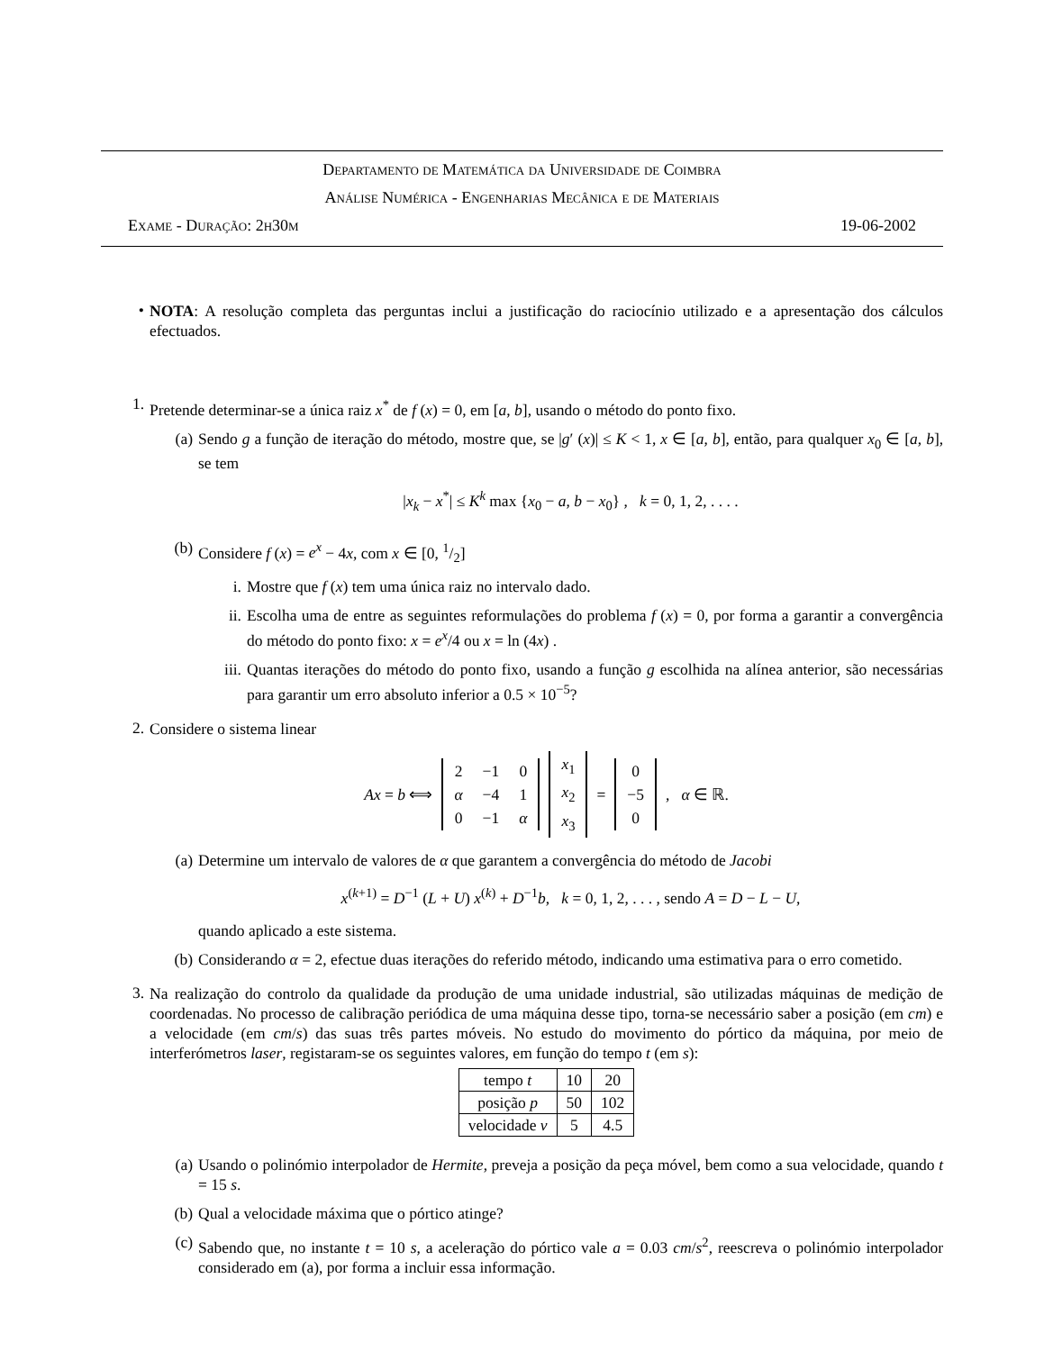Departamento de Matemática da Universidade de Coimbra
Análise Numérica - Engenharias Mecânica e de Materiais
Exame - Duração: 2h30m 19-06-2002
•
NOTA: A resolução completa das perguntas inclui a justificação do raciocínio utilizado e a apresentação dos cálculos efectuados.
1.
Pretende determinar-se a única raiz x<sup>*</sup> de f (x) = 0, em [a, b], usando o método do ponto fixo.
(a)
Sendo g a função de iteração do método, mostre que, se |g′ (x)| ≤ K < 1, x ∈ [a, b], então, para qualquer x<sub>0</sub> ∈ [a, b], se tem
|x<sub>k</sub> − x<sup>*</sup>| ≤ K<sup>k</sup> max {x<sub>0</sub> − a, b − x<sub>0</sub>} , k = 0, 1, 2, . . . .
(b)
Considere f (x) = e<sup>x</sup> − 4x, com x ∈ [0, 1/2]
i.
Mostre que f (x) tem uma única raiz no intervalo dado.
ii.
Escolha uma de entre as seguintes reformulações do problema f (x) = 0, por forma a garantir a convergência do método do ponto fixo: x = e<sup>x</sup>/4 ou x = ln (4x) .
iii.
Quantas iterações do método do ponto fixo, usando a função g escolhida na alínea anterior, são necessárias para garantir um erro absoluto inferior a 0.5 × 10<sup>−5</sup>?
2.
Considere o sistema linear
Ax = b ⟺
| 2 | −1 | 0 |
| α | −4 | 1 |
| 0 | −1 | α |
| x<sub>1</sub> |
| x<sub>2</sub> |
| x<sub>3</sub> |
=
| 0 |
| −5 |
| 0 |
, α ∈ ℝ.
(a)
Determine um intervalo de valores de α que garantem a convergência do método de Jacobi
x<sup>(k+1)</sup> = D<sup>−1</sup> (L + U) x<sup>(k)</sup> + D<sup>−1</sup>b, k = 0, 1, 2, . . . , sendo A = D − L − U,
quando aplicado a este sistema.
(b)
Considerando α = 2, efectue duas iterações do referido método, indicando uma estimativa para o erro cometido.
3.
Na realização do controlo da qualidade da produção de uma unidade industrial, são utilizadas máquinas de medição de coordenadas. No processo de calibração periódica de uma máquina desse tipo, torna-se necessário saber a posição (em cm) e a velocidade (em cm/s) das suas três partes móveis. No estudo do movimento do pórtico da máquina, por meio de interferómetros laser, registaram-se os seguintes valores, em função do tempo t (em s):
| tempo t | 10 | 20 |
| posição p | 50 | 102 |
| velocidade v | 5 | 4.5 |
(a)
Usando o polinómio interpolador de Hermite, preveja a posição da peça móvel, bem como a sua velocidade, quando t = 15 s.
(b)
Qual a velocidade máxima que o pórtico atinge?
(c)
Sabendo que, no instante t = 10 s, a aceleração do pórtico vale a = 0.03 cm/s<sup>2</sup>, reescreva o polinómio interpolador considerado em (a), por forma a incluir essa informação.